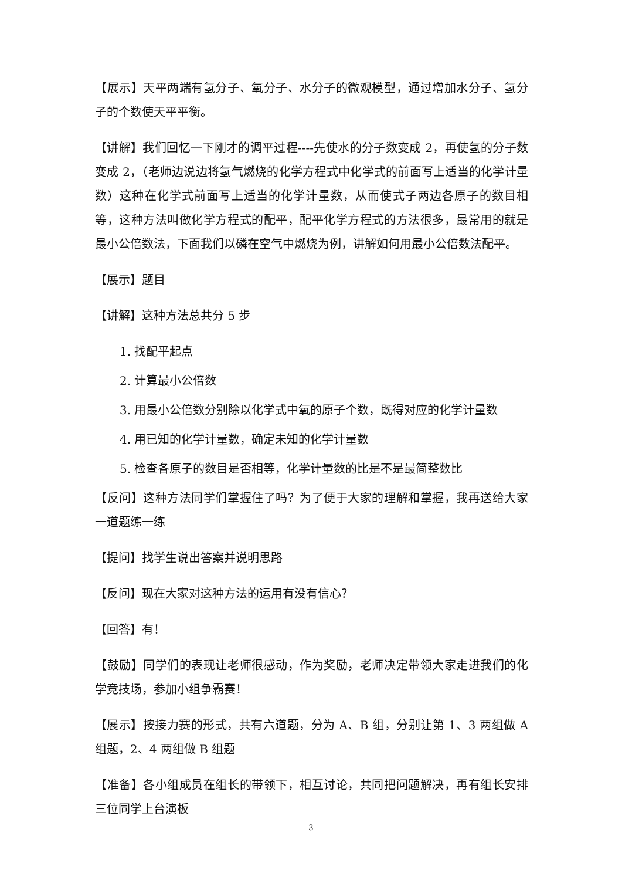【展示】天平两端有氢分子、氧分子、水分子的微观模型，通过增加水分子、氢分子的个数使天平平衡。
【讲解】我们回忆一下刚才的调平过程----先使水的分子数变成 2，再使氢的分子数变成 2，（老师边说边将氢气燃烧的化学方程式中化学式的前面写上适当的化学计量数）这种在化学式前面写上适当的化学计量数，从而使式子两边各原子的数目相等，这种方法叫做化学方程式的配平，配平化学方程式的方法很多，最常用的就是最小公倍数法，下面我们以磷在空气中燃烧为例，讲解如何用最小公倍数法配平。
【展示】题目
【讲解】这种方法总共分 5 步
1. 找配平起点
2. 计算最小公倍数
3. 用最小公倍数分别除以化学式中氧的原子个数，既得对应的化学计量数
4. 用已知的化学计量数，确定未知的化学计量数
5. 检查各原子的数目是否相等，化学计量数的比是不是最简整数比
【反问】这种方法同学们掌握住了吗？为了便于大家的理解和掌握，我再送给大家一道题练一练
【提问】找学生说出答案并说明思路
【反问】现在大家对这种方法的运用有没有信心？
【回答】有！
【鼓励】同学们的表现让老师很感动，作为奖励，老师决定带领大家走进我们的化学竞技场，参加小组争霸赛！
【展示】按接力赛的形式，共有六道题，分为 A、B 组，分别让第 1、3 两组做 A 组题，2、4 两组做 B 组题
【准备】各小组成员在组长的带领下，相互讨论，共同把问题解决，再有组长安排三位同学上台演板
3